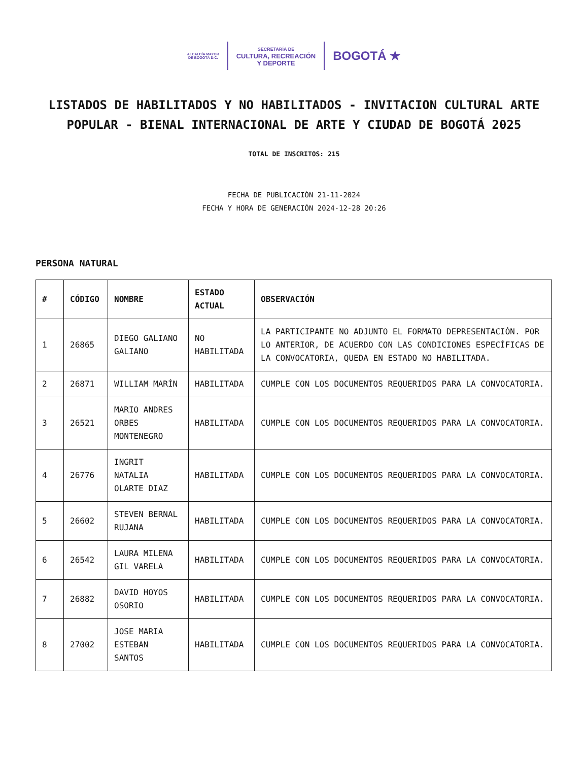ALCALDÍA MAYOR
DE BOGOTÁ D.C.
SECRETARÍA DE
CULTURA, RECREACIÓN
Y DEPORTE
BOGOTÁ ★
LISTADOS DE HABILITADOS Y NO HABILITADOS - INVITACION CULTURAL ARTE POPULAR - BIENAL INTERNACIONAL DE ARTE Y CIUDAD DE BOGOTÁ 2025
TOTAL DE INSCRITOS: 215
FECHA DE PUBLICACIÓN 21-11-2024
FECHA Y HORA DE GENERACIÓN 2024-12-28 20:26
PERSONA NATURAL
| # | CÓDIGO | NOMBRE | ESTADO ACTUAL | OBSERVACIÓN |
| --- | --- | --- | --- | --- |
| 1 | 26865 | DIEGO GALIANO GALIANO | NO HABILITADA | LA PARTICIPANTE NO ADJUNTO EL FORMATO DEPRESENTACIÓN. POR LO ANTERIOR, DE ACUERDO CON LAS CONDICIONES ESPECÍFICAS DE LA CONVOCATORIA, QUEDA EN ESTADO NO HABILITADA. |
| 2 | 26871 | WILLIAM MARÍN | HABILITADA | CUMPLE CON LOS DOCUMENTOS REQUERIDOS PARA LA CONVOCATORIA. |
| 3 | 26521 | MARIO ANDRES ORBES MONTENEGRO | HABILITADA | CUMPLE CON LOS DOCUMENTOS REQUERIDOS PARA LA CONVOCATORIA. |
| 4 | 26776 | INGRIT NATALIA OLARTE DIAZ | HABILITADA | CUMPLE CON LOS DOCUMENTOS REQUERIDOS PARA LA CONVOCATORIA. |
| 5 | 26602 | STEVEN BERNAL RUJANA | HABILITADA | CUMPLE CON LOS DOCUMENTOS REQUERIDOS PARA LA CONVOCATORIA. |
| 6 | 26542 | LAURA MILENA GIL VARELA | HABILITADA | CUMPLE CON LOS DOCUMENTOS REQUERIDOS PARA LA CONVOCATORIA. |
| 7 | 26882 | DAVID HOYOS OSORIO | HABILITADA | CUMPLE CON LOS DOCUMENTOS REQUERIDOS PARA LA CONVOCATORIA. |
| 8 | 27002 | JOSE MARIA ESTEBAN SANTOS | HABILITADA | CUMPLE CON LOS DOCUMENTOS REQUERIDOS PARA LA CONVOCATORIA. |